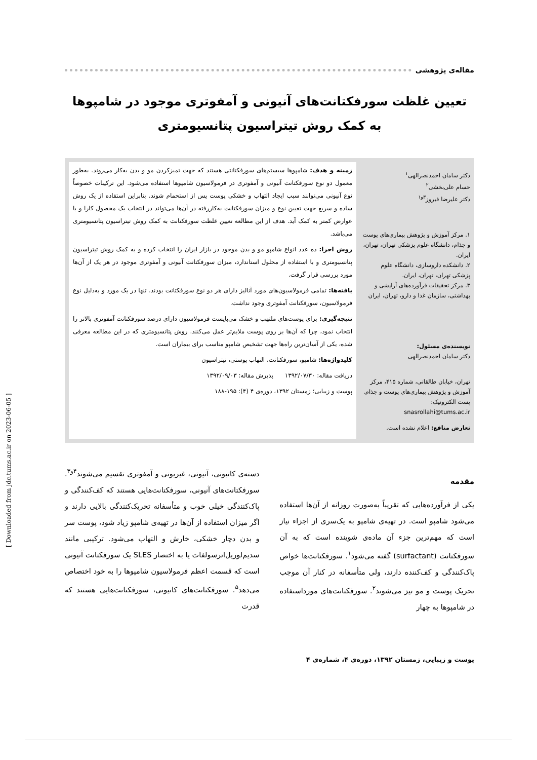مقاله‌ی پژوهشی
تعیین غلظت سورفکتانت‌های آنیونی و آمفوتری موجود در شامپوها
به کمک روش تیتراسیون پتانسیومتری
دکتر سامان احمدنصرالهی<sup>۱</sup>
حسام علی‌بخشی<sup>۲</sup>
دکتر علیرضا فیروز<sup>۳و۱</sup>
۱. مرکز آموزش و پژوهش بیماری‌های پوست و جذام، دانشگاه علوم پزشکی تهران، تهران، ایران.
۲. دانشکده داروسازی، دانشگاه علوم پزشکی تهران، تهران، ایران.
۳. مرکز تحقیقات فرآورده‌های آرایشی و بهداشتی، سازمان غذا و دارو، تهران، ایران
نویسنده‌ی مسئول:
دکتر سامان احمدنصرالهی
تهران، خیابان طالقانی، شماره ۴۱۵، مرکز آموزش و پژوهش بیماری‌های پوست و جذام.
پست الکترونیک:
snasrollahi@tums.ac.ir
تعارض منافع: اعلام نشده است.
زمینه و هدف: شامپوها سیستم‌های سورفکتانتی هستند که جهت تمیزکردن مو و بدن به‌کار می‌روند. به‌طور معمول دو نوع سورفکتانت آنیونی و آمفوتری در فرمولاسیون شامپوها استفاده می‌شود. این ترکیبات خصوصاً نوع آنیونی می‌توانند سبب ایجاد التهاب و خشکی پوست پس از استحمام شوند. بنابراین استفاده از یک روش ساده و سریع جهت تعیین نوع و میزان سورفکتانت به‌کاررفته در آن‌ها می‌تواند در انتخاب یک محصول کارا و با عوارض کمتر به کمک آید. هدف از این مطالعه تعیین غلظت سورفکتانت به کمک روش تیتراسیون پتانسیومتری می‌باشد.
روش اجرا: ده عدد انواع شامپو مو و بدن موجود در بازار ایران را انتخاب کرده و به کمک روش تیتراسیون پتانسیومتری و با استفاده از محلول استاندارد، میزان سورفکتانت آنیونی و آمفوتری موجود در هر یک از آن‌ها مورد بررسی قرار گرفت.
یافته‌ها: تمامی فرمولاسیون‌های مورد آنالیز دارای هر دو نوع سورفکتانت بودند. تنها در یک مورد و به‌دلیل نوع فرمولاسیون، سورفکتانت آمفوتری وجود نداشت.
نتیجه‌گیری: برای پوست‌های ملتهب و خشک می‌بایست فرمولاسیون دارای درصد سورفکتانت آمفوتری بالاتر را انتخاب نمود، چرا که آن‌ها بر روی پوست ملایم‌تر عمل می‌کنند. روش پتانسیومتری که در این مطالعه معرفی شده، یکی از آسان‌ترین راه‌ها جهت تشخیص شامپو مناسب برای بیماران است.
کلیدواژه‌ها: شامپو، سورفکتانت، التهاب پوستی، تیتراسیون
دریافت مقاله: ۱۳۹۲/۰۷/۳۰ پذیرش مقاله: ۱۳۹۲/۰۹/۰۳
پوست و زیبایی؛ زمستان ۱۳۹۲، دوره‌ی ۴ (۴): ۱۹۵-۱۸۸
مقدمه
یکی از فرآورده‌هایی که تقریباً به‌صورت روزانه از آن‌ها استفاده می‌شود شامپو است. در تهیه‌ی شامپو به یک‌سری از اجزاء نیاز است که مهم‌ترین جزء آن ماده‌ی شوینده است که به آن سورفکتانت (surfactant) گفته می‌شود<sup>۱</sup>. سورفکتانت‌ها خواص پاک‌کنندگی و کف‌کننده دارند، ولی متأسفانه در کنار آن موجب تحریک پوست و مو نیز می‌شوند<sup>۲</sup>. سورفکتانت‌های مورداستفاده در شامپوها به چهار
دسته‌ی کاتیونی، آنیونی، غیریونی و آمفوتری تقسیم می‌شوند<sup>۴و۳</sup>. سورفکتانت‌های آنیونی، سورفکتانت‌هایی هستند که کف‌کنندگی و پاک‌کنندگی خیلی خوب و متأسفانه تحریک‌کنندگی بالایی دارند و اگر میزان استفاده از آن‌ها در تهیه‌ی شامپو زیاد شود، پوست سر و بدن دچار خشکی، خارش و التهاب می‌شود. ترکیبی مانند سدیم‌لوریل‌اترسولفات یا به اختصار SLES یک سورفکتانت آنیونی است که قسمت اعظم فرمولاسیون شامپوها را به خود اختصاص می‌دهد<sup>۵</sup>. سورفکتانت‌های کاتیونی، سورفکتانت‌هایی هستند که قدرت
پوست و زیبایی، زمستان ۱۳۹۲، دوره‌ی ۴، شماره‌ی ۴
[ Downloaded from jdc.tums.ac.ir on 2023-06-05 ]